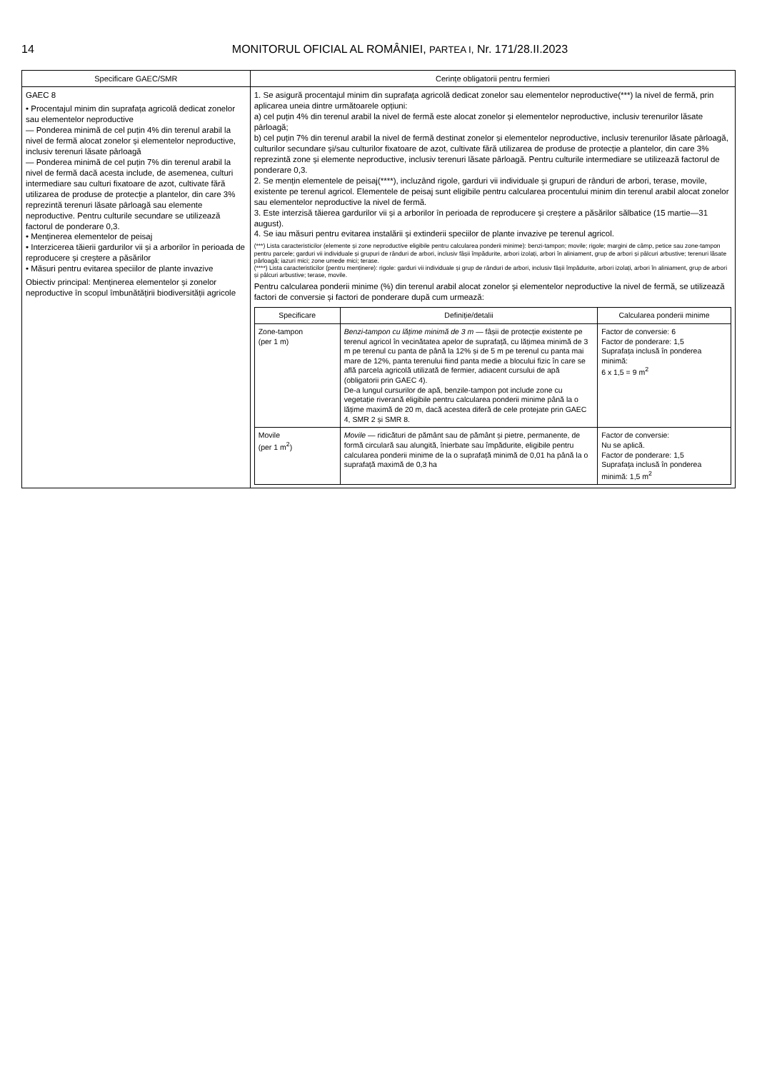14 MONITORUL OFICIAL AL ROMÂNIEI, PARTEA I, Nr. 171/28.II.2023
| Specificare GAEC/SMR | Cerințe obligatorii pentru fermieri |
| --- | --- |
| GAEC 8 • Procentajul minim din suprafața agricolă dedicat zonelor sau elementelor neproductive — Ponderea minimă de cel puțin 4% din terenul arabil la nivel de fermă alocat zonelor și elementelor neproductive, inclusiv terenuri lăsate pârloagă — Ponderea minimă de cel puțin 7% din terenul arabil la nivel de fermă dacă acesta include, de asemenea, culturi intermediare sau culturi fixatoare de azot, cultivate fără utilizarea de produse de protecție a plantelor, din care 3% reprezintă terenuri lăsate pârloagă sau elemente neproductive. Pentru culturile secundare se utilizează factorul de ponderare 0,3. • Menținerea elementelor de peisaj • Interzicerea tăierii gardurilor vii și a arborilor în perioada de reproducere și creștere a păsărilor • Măsuri pentru evitarea speciilor de plante invazive Obiectiv principal: Menținerea elementelor și zonelor neproductive în scopul îmbunătățirii biodiversității agricole | 1. Se asigură procentajul minim din suprafața agricolă dedicat zonelor sau elementelor neproductive(***) la nivel de fermă, prin aplicarea uneia dintre următoarele opțiuni: a) cel puțin 4% din terenul arabil la nivel de fermă este alocat zonelor și elementelor neproductive, inclusiv terenurilor lăsate pârloagă; b) cel puțin 7% din terenul arabil la nivel de fermă destinat zonelor și elementelor neproductive, inclusiv terenurilor lăsate pârloagă, culturilor secundare și/sau culturilor fixatoare de azot, cultivate fără utilizarea de produse de protecție a plantelor, din care 3% reprezintă zone și elemente neproductive, inclusiv terenuri lăsate pârloagă. Pentru culturile intermediare se utilizează factorul de ponderare 0,3. 2. Se mențin elementele de peisaj(****), incluzând rigole, garduri vii individuale și grupuri de rânduri de arbori, terase, movile, existente pe terenul agricol. Elementele de peisaj sunt eligibile pentru calcularea procentului minim din terenul arabil alocat zonelor sau elementelor neproductive la nivel de fermă. 3. Este interzisă tăierea gardurilor vii și a arborilor în perioada de reproducere și creștere a păsărilor sălbatice (15 martie—31 august). 4. Se iau măsuri pentru evitarea instalării și extinderii speciilor de plante invazive pe terenul agricol. (***) Lista caracteristicilor (elemente și zone neproductive eligibile pentru calcularea ponderii minime): benzi-tampon; movile; rigole; margini de câmp, petice sau zone-tampon pentru parcele; garduri vii individuale și grupuri de rânduri de arbori, inclusiv fâșii împădurite, arbori izolați, arbori în aliniament, grup de arbori și pâlcuri arbustive; terenuri lăsate pârloagă; iazuri mici; zone umede mici; terase. (****) Lista caracteristicilor (pentru menținere): rigole: garduri vii individuale și grup de rânduri de arbori, inclusiv fâșii împădurite, arbori izolați, arbori în aliniament, grup de arbori și pâlcuri arbustive; terase, movile. Pentru calcularea ponderii minime (%) din terenul arabil alocat zonelor și elementelor neproductive la nivel de fermă, se utilizează factori de conversie și factori de ponderare după cum urmează: / Specificare / Definiție/detalii / Calcularea ponderii minime / / --- / --- / --- / / Zone-tampon (per 1 m) / Benzi-tampon cu lățime minimă de 3 m — fâșii de protecție existente pe terenul agricol în vecinătatea apelor de suprafață, cu lățimea minimă de 3 m pe terenul cu panta de până la 12% și de 5 m pe terenul cu panta mai mare de 12%, panta terenului fiind panta medie a blocului fizic în care se află parcela agricolă utilizată de fermier, adiacent cursului de apă (obligatorii prin GAEC 4). De-a lungul cursurilor de apă, benzile-tampon pot include zone cu vegetație riverană eligibile pentru calcularea ponderii minime până la o lățime maximă de 20 m, dacă acestea diferă de cele protejate prin GAEC 4, SMR 2 și SMR 8. / Factor de conversie: 6 Factor de ponderare: 1,5 Suprafața inclusă în ponderea minimă: 6 x 1,5 = 9 m<sup>2</sup> / / Movile (per 1 m<sup>2</sup>) / Movile — ridicături de pământ sau de pământ și pietre, permanente, de formă circulară sau alungită, înierbate sau împădurite, eligibile pentru calcularea ponderii minime de la o suprafață minimă de 0,01 ha până la o suprafață maximă de 0,3 ha / Factor de conversie: Nu se aplică. Factor de ponderare: 1,5 Suprafața inclusă în ponderea minimă: 1,5 m<sup>2</sup> / |